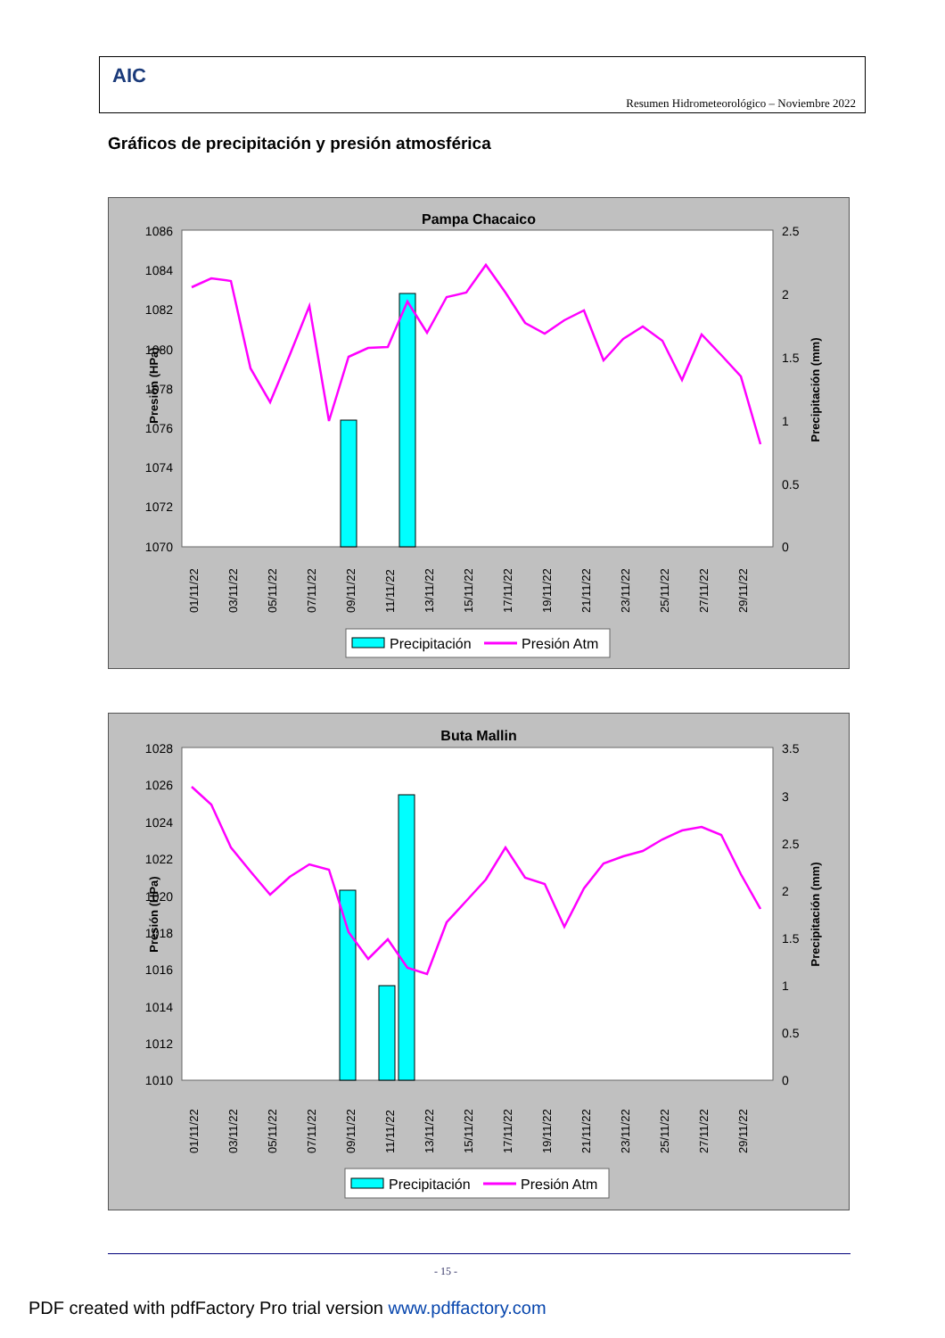AIC
Resumen Hidrometeorológico – Noviembre 2022
Gráficos de precipitación y presión atmosférica
Pampa Chacaico
1086
1084
1082
1080
1078
1076
1074
1072
1070
2.5
2
1.5
1
0.5
0
Presión (HPa)
Precipitación (mm)
01/11/22
03/11/22
05/11/22
07/11/22
09/11/22
11/11/22
13/11/22
15/11/22
17/11/22
19/11/22
21/11/22
23/11/22
25/11/22
27/11/22
29/11/22
Precipitación
Presión Atm
Buta Mallin
1028
1026
1024
1022
1020
1018
1016
1014
1012
1010
3.5
3
2.5
2
1.5
1
0.5
0
Presión (HPa)
Precipitación (mm)
01/11/22
03/11/22
05/11/22
07/11/22
09/11/22
11/11/22
13/11/22
15/11/22
17/11/22
19/11/22
21/11/22
23/11/22
25/11/22
27/11/22
29/11/22
Precipitación
Presión Atm
- 15 -
PDF created with pdfFactory Pro trial version www.pdffactory.com